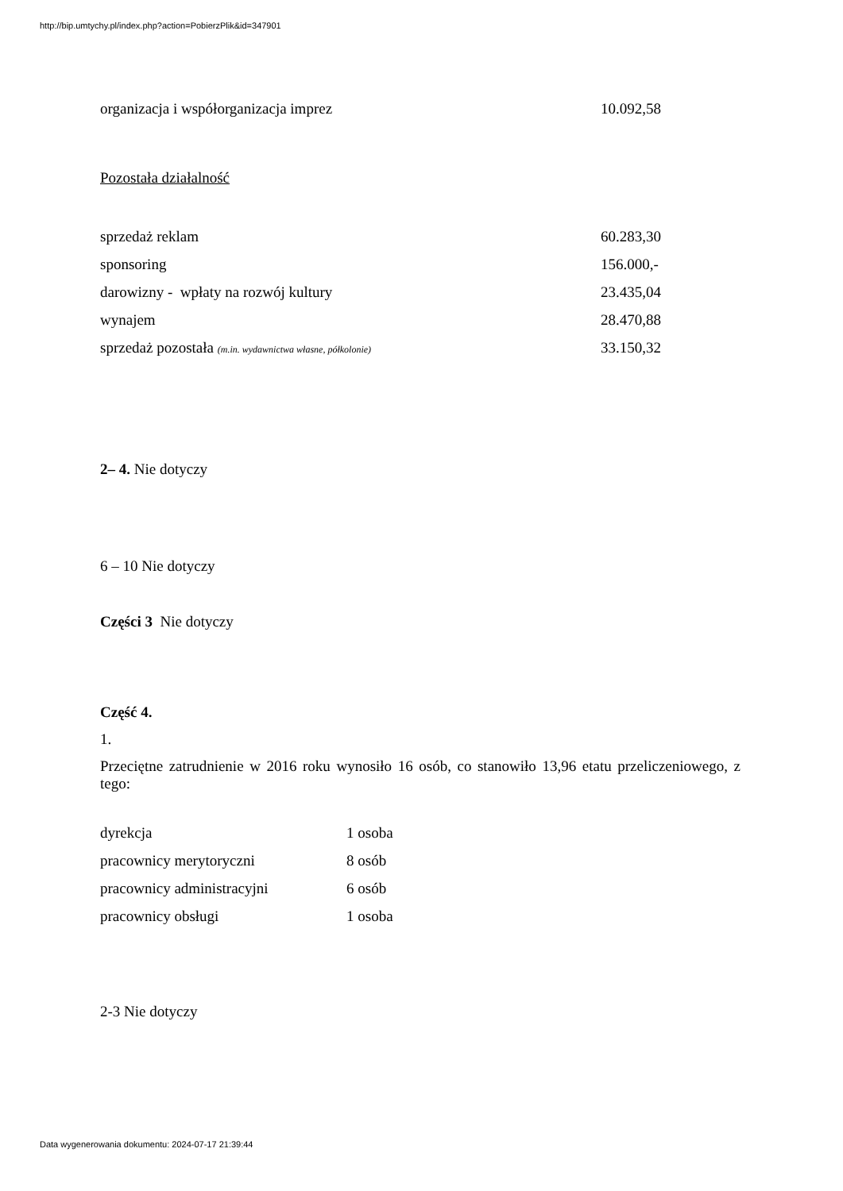http://bip.umtychy.pl/index.php?action=PobierzPlik&id=347901
| organizacja i współorganizacja imprez | 10.092,58 |
Pozostała działalność
| sprzedaż reklam | 60.283,30 |
| sponsoring | 156.000,- |
| darowizny - wpłaty na rozwój kultury | 23.435,04 |
| wynajem | 28.470,88 |
| sprzedaż pozostała (m.in. wydawnictwa własne, półkolonie) | 33.150,32 |
2– 4. Nie dotyczy
6 – 10 Nie dotyczy
Części 3 Nie dotyczy
Część 4.
1.
Przeciętne zatrudnienie w 2016 roku wynosiło 16 osób, co stanowiło 13,96 etatu przeliczeniowego, z tego:
| dyrekcja | 1 osoba |
| pracownicy merytoryczni | 8 osób |
| pracownicy administracyjni | 6 osób |
| pracownicy obsługi | 1 osoba |
2-3 Nie dotyczy
Data wygenerowania dokumentu: 2024-07-17 21:39:44